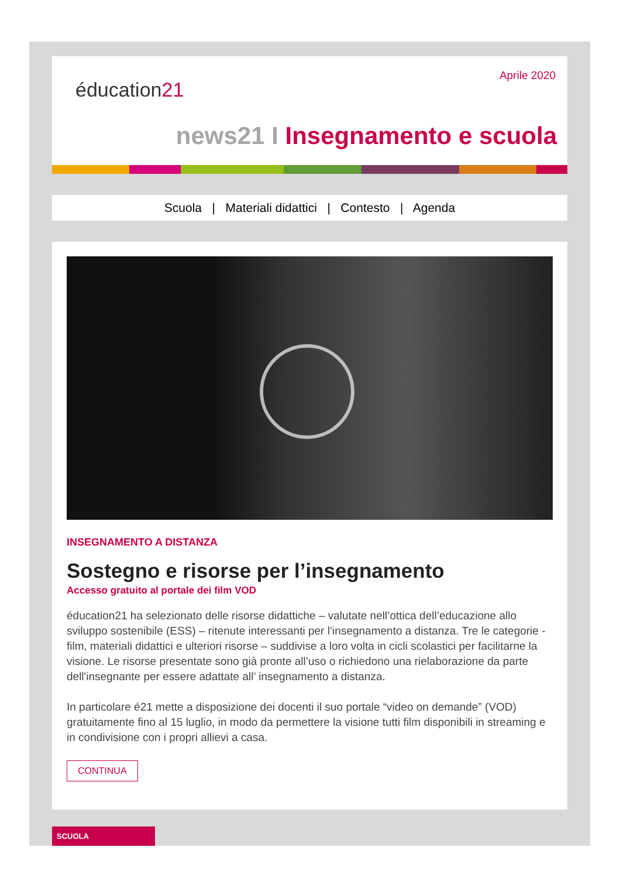éducation21
Aprile 2020
news21 I Insegnamento e scuola
Scuola | Materiali didattici | Contesto | Agenda
INSEGNAMENTO A DISTANZA
Sostegno e risorse per l’insegnamento
Accesso gratuito al portale dei film VOD
éducation21 ha selezionato delle risorse didattiche – valutate nell’ottica dell’educazione allo sviluppo sostenibile (ESS) – ritenute interessanti per l’insegnamento a distanza. Tre le categorie - film, materiali didattici e ulteriori risorse – suddivise a loro volta in cicli scolastici per facilitarne la visione. Le risorse presentate sono già pronte all’uso o richiedono una rielaborazione da parte dell'insegnante per essere adattate all’ insegnamento a distanza.
In particolare é21 mette a disposizione dei docenti il suo portale “video on demande” (VOD) gratuitamente fino al 15 luglio, in modo da permettere la visione tutti film disponibili in streaming e in condivisione con i propri allievi a casa.
CONTINUA
SCUOLA